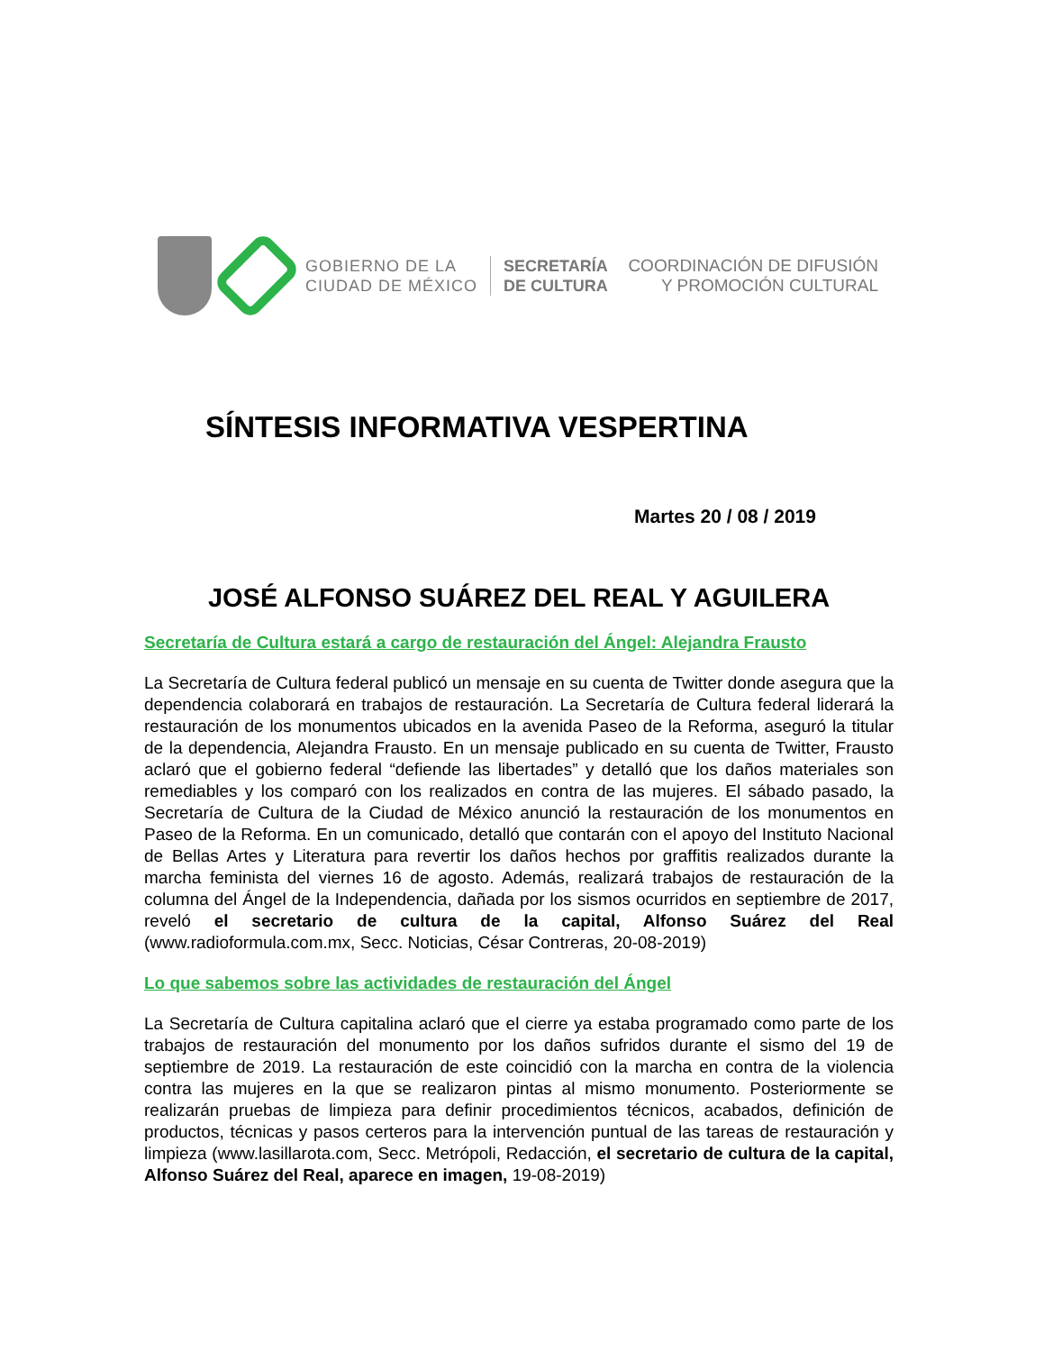GOBIERNO DE LA
CIUDAD DE MÉXICO
SECRETARÍA
DE CULTURA
COORDINACIÓN DE DIFUSIÓN
Y PROMOCIÓN CULTURAL
SÍNTESIS INFORMATIVA VESPERTINA
Martes 20 / 08 / 2019
JOSÉ ALFONSO SUÁREZ DEL REAL Y AGUILERA
Secretaría de Cultura estará a cargo de restauración del Ángel: Alejandra Frausto
La Secretaría de Cultura federal publicó un mensaje en su cuenta de Twitter donde asegura que la dependencia colaborará en trabajos de restauración. La Secretaría de Cultura federal liderará la restauración de los monumentos ubicados en la avenida Paseo de la Reforma, aseguró la titular de la dependencia, Alejandra Frausto. En un mensaje publicado en su cuenta de Twitter, Frausto aclaró que el gobierno federal “defiende las libertades” y detalló que los daños materiales son remediables y los comparó con los realizados en contra de las mujeres. El sábado pasado, la Secretaría de Cultura de la Ciudad de México anunció la restauración de los monumentos en Paseo de la Reforma. En un comunicado, detalló que contarán con el apoyo del Instituto Nacional de Bellas Artes y Literatura para revertir los daños hechos por graffitis realizados durante la marcha feminista del viernes 16 de agosto. Además, realizará trabajos de restauración de la columna del Ángel de la Independencia, dañada por los sismos ocurridos en septiembre de 2017, reveló el secretario de cultura de la capital, Alfonso Suárez del Real (www.radioformula.com.mx, Secc. Noticias, César Contreras, 20-08-2019)
Lo que sabemos sobre las actividades de restauración del Ángel
La Secretaría de Cultura capitalina aclaró que el cierre ya estaba programado como parte de los trabajos de restauración del monumento por los daños sufridos durante el sismo del 19 de septiembre de 2019. La restauración de este coincidió con la marcha en contra de la violencia contra las mujeres en la que se realizaron pintas al mismo monumento. Posteriormente se realizarán pruebas de limpieza para definir procedimientos técnicos, acabados, definición de productos, técnicas y pasos certeros para la intervención puntual de las tareas de restauración y limpieza (www.lasillarota.com, Secc. Metrópoli, Redacción, el secretario de cultura de la capital, Alfonso Suárez del Real, aparece en imagen, 19-08-2019)